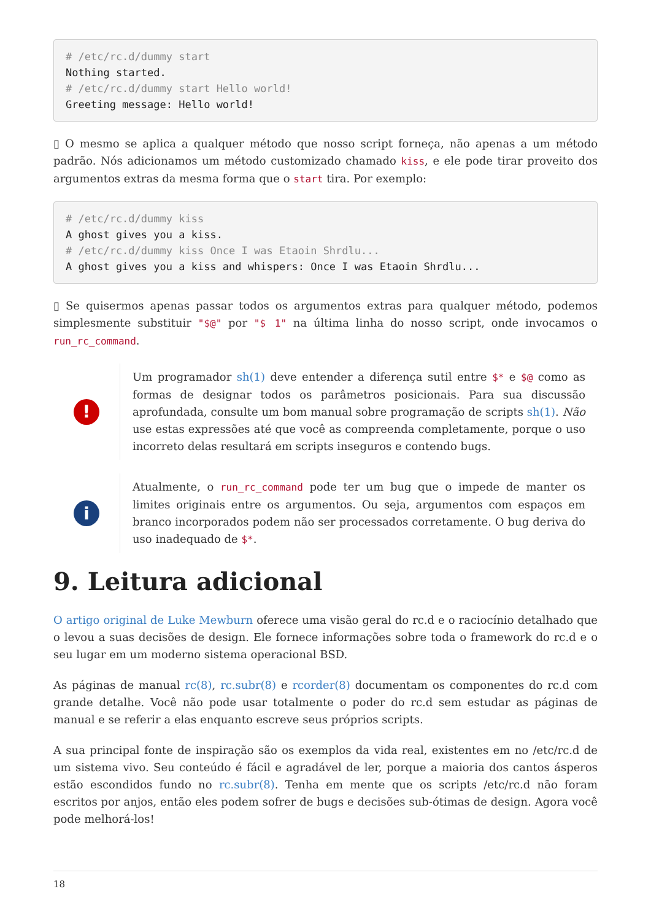# /etc/rc.d/dummy start
Nothing started.
# /etc/rc.d/dummy start Hello world!
Greeting message: Hello world!
▯ O mesmo se aplica a qualquer método que nosso script forneça, não apenas a um método padrão. Nós adicionamos um método customizado chamado kiss, e ele pode tirar proveito dos argumentos extras da mesma forma que o start tira. Por exemplo:
# /etc/rc.d/dummy kiss
A ghost gives you a kiss.
# /etc/rc.d/dummy kiss Once I was Etaoin Shrdlu...
A ghost gives you a kiss and whispers: Once I was Etaoin Shrdlu...
▯ Se quisermos apenas passar todos os argumentos extras para qualquer método, podemos simplesmente substituir "$@" por "$ 1" na última linha do nosso script, onde invocamos o run_rc_command.
!
Um programador sh(1) deve entender a diferença sutil entre $* e $@ como as formas de designar todos os parâmetros posicionais. Para sua discussão aprofundada, consulte um bom manual sobre programação de scripts sh(1). Não use estas expressões até que você as compreenda completamente, porque o uso incorreto delas resultará em scripts inseguros e contendo bugs.
i
Atualmente, o run_rc_command pode ter um bug que o impede de manter os limites originais entre os argumentos. Ou seja, argumentos com espaços em branco incorporados podem não ser processados corretamente. O bug deriva do uso inadequado de $*.
9. Leitura adicional
O artigo original de Luke Mewburn oferece uma visão geral do rc.d e o raciocínio detalhado que o levou a suas decisões de design. Ele fornece informações sobre toda o framework do rc.d e o seu lugar em um moderno sistema operacional BSD.
As páginas de manual rc(8), rc.subr(8) e rcorder(8) documentam os componentes do rc.d com grande detalhe. Você não pode usar totalmente o poder do rc.d sem estudar as páginas de manual e se referir a elas enquanto escreve seus próprios scripts.
A sua principal fonte de inspiração são os exemplos da vida real, existentes em no /etc/rc.d de um sistema vivo. Seu conteúdo é fácil e agradável de ler, porque a maioria dos cantos ásperos estão escondidos fundo no rc.subr(8). Tenha em mente que os scripts /etc/rc.d não foram escritos por anjos, então eles podem sofrer de bugs e decisões sub-ótimas de design. Agora você pode melhorá-los!
18